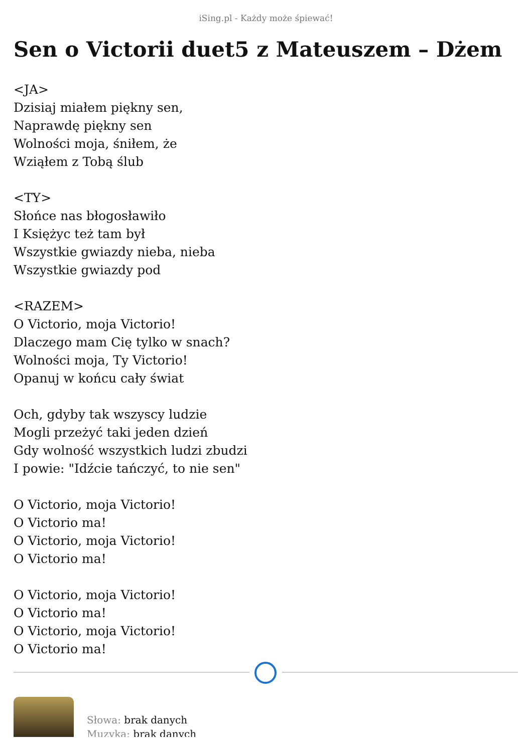iSing.pl - Każdy może śpiewać!
Sen o Victorii duet5 z Mateuszem – Dżem
<JA>
Dzisiaj miałem piękny sen,
Naprawdę piękny sen
Wolności moja, śniłem, że
Wziąłem z Tobą ślub
<TY>
Słońce nas błogosławiło
I Księżyc też tam był
Wszystkie gwiazdy nieba, nieba
Wszystkie gwiazdy pod
<RAZEM>
O Victorio, moja Victorio!
Dlaczego mam Cię tylko w snach?
Wolności moja, Ty Victorio!
Opanuj w końcu cały świat
Och, gdyby tak wszyscy ludzie
Mogli przeżyć taki jeden dzień
Gdy wolność wszystkich ludzi zbudzi
I powie: "Idźcie tańczyć, to nie sen"
O Victorio, moja Victorio!
O Victorio ma!
O Victorio, moja Victorio!
O Victorio ma!
O Victorio, moja Victorio!
O Victorio ma!
O Victorio, moja Victorio!
O Victorio ma!
Słowa: brak danych
Muzyka: brak danych